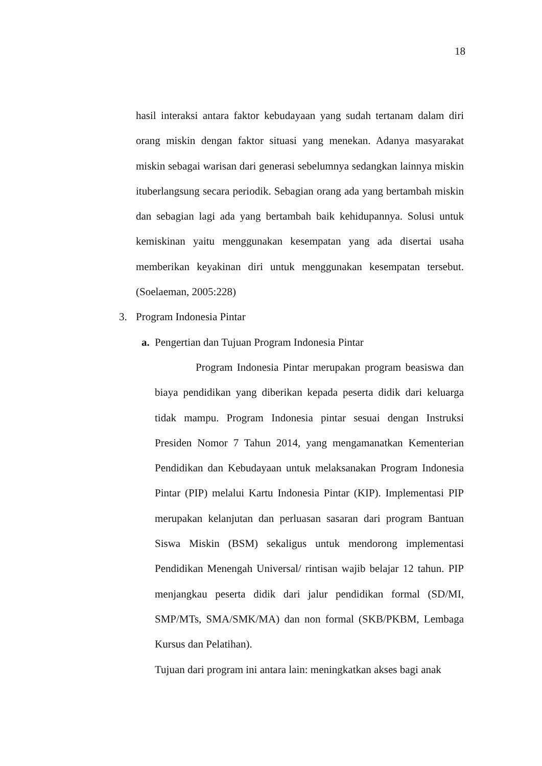18
hasil interaksi antara faktor kebudayaan yang sudah tertanam dalam diri orang miskin dengan faktor situasi yang menekan. Adanya masyarakat miskin sebagai warisan dari generasi sebelumnya sedangkan lainnya miskin ituberlangsung secara periodik. Sebagian orang ada yang bertambah miskin dan sebagian lagi ada yang bertambah baik kehidupannya. Solusi untuk kemiskinan yaitu menggunakan kesempatan yang ada disertai usaha memberikan keyakinan diri untuk menggunakan kesempatan tersebut. (Soelaeman, 2005:228)
3. Program Indonesia Pintar
a. Pengertian dan Tujuan Program Indonesia Pintar
Program Indonesia Pintar merupakan program beasiswa dan biaya pendidikan yang diberikan kepada peserta didik dari keluarga tidak mampu. Program Indonesia pintar sesuai dengan Instruksi Presiden Nomor 7 Tahun 2014, yang mengamanatkan Kementerian Pendidikan dan Kebudayaan untuk melaksanakan Program Indonesia Pintar (PIP) melalui Kartu Indonesia Pintar (KIP). Implementasi PIP merupakan kelanjutan dan perluasan sasaran dari program Bantuan Siswa Miskin (BSM) sekaligus untuk mendorong implementasi Pendidikan Menengah Universal/ rintisan wajib belajar 12 tahun. PIP menjangkau peserta didik dari jalur pendidikan formal (SD/MI, SMP/MTs, SMA/SMK/MA) dan non formal (SKB/PKBM, Lembaga Kursus dan Pelatihan).
Tujuan dari program ini antara lain: meningkatkan akses bagi anak